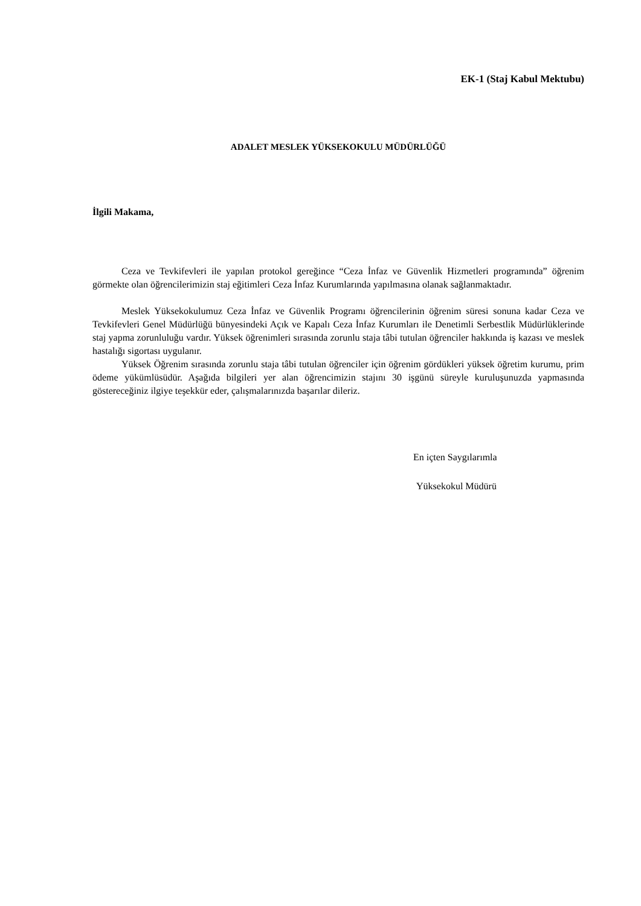EK-1 (Staj Kabul Mektubu)
ADALET MESLEK YÜKSEKOKULU MÜDÜRLÜĞÜ
İlgili Makama,
Ceza ve Tevkifevleri ile yapılan protokol gereğince “Ceza İnfaz ve Güvenlik Hizmetleri programında” öğrenim görmekte olan öğrencilerimizin staj eğitimleri Ceza İnfaz Kurumlarında yapılmasına olanak sağlanmaktadır.
Meslek Yüksekokulumuz Ceza İnfaz ve Güvenlik Programı öğrencilerinin öğrenim süresi sonuna kadar Ceza ve Tevkifevleri Genel Müdürlüğü bünyesindeki Açık ve Kapalı Ceza İnfaz Kurumları ile Denetimli Serbestlik Müdürlüklerinde staj yapma zorunluluğu vardır. Yüksek öğrenimleri sırasında zorunlu staja tâbi tutulan öğrenciler hakkında iş kazası ve meslek hastalığı sigortası uygulanır.
Yüksek Öğrenim sırasında zorunlu staja tâbi tutulan öğrenciler için öğrenim gördükleri yüksek öğretim kurumu, prim ödeme yükümlüsüdür. Aşağıda bilgileri yer alan öğrencimizin stajını 30 işgünü süreyle kuruluşunuzda yapmasında göstereceğiniz ilgiye teşekkür eder, çalışmalarınızda başarılar dileriz.
En içten Saygılarımla
Yüksekokul Müdürü